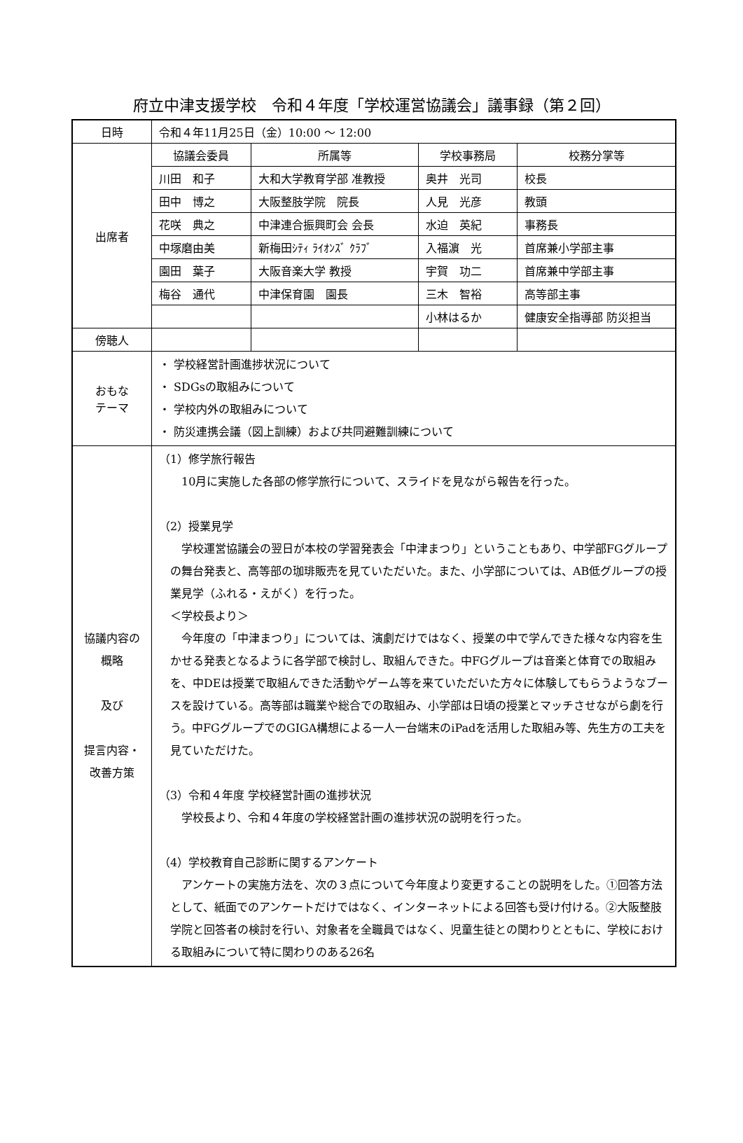府立中津支援学校　令和４年度「学校運営協議会」議事録（第２回）
| 日時 | 令和４年11月25日（金）10:00 ～ 12:00 | | | |
| 出席者 | 協議会委員 | 所属等 | 学校事務局 | 校務分掌等 |
| | 川田 和子 | 大和大学教育学部 准教授 | 奥井 光司 | 校長 |
| | 田中 博之 | 大阪整肢学院 院長 | 人見 光彦 | 教頭 |
| | 花咲 典之 | 中津連合振興町会 会長 | 水迫 英紀 | 事務長 |
| | 中塚磨由美 | 新梅田ｼﾃｨ ﾗｲｵﾝｽﾞ ｸﾗﾌﾞ | 入福濵 光 | 首席兼小学部主事 |
| | 園田 葉子 | 大阪音楽大学 教授 | 宇賀 功二 | 首席兼中学部主事 |
| | 梅谷 通代 | 中津保育園 園長 | 三木 智裕 | 高等部主事 |
| | | | 小林はるか | 健康安全指導部 防災担当 |
| 傍聴人 | | | | |
| おもな テーマ | ・ 学校経営計画進捗状況について ・ SDGsの取組みについて ・ 学校内外の取組みについて ・ 防災連携会議（図上訓練）および共同避難訓練について | | | |
| 協議内容の 概略 及び 提言内容・ 改善方策 | （1）修学旅行報告 10月に実施した各部の修学旅行について、スライドを見ながら報告を行った。 （2）授業見学 学校運営協議会の翌日が本校の学習発表会「中津まつり」ということもあり、中学部FGグループの舞台発表と、高等部の珈琲販売を見ていただいた。また、小学部については、AB低グループの授業見学（ふれる・えがく）を行った。 ＜学校長より＞ 今年度の「中津まつり」については、演劇だけではなく、授業の中で学んできた様々な内容を生かせる発表となるように各学部で検討し、取組んできた。中FGグループは音楽と体育での取組みを、中DEは授業で取組んできた活動やゲーム等を来ていただいた方々に体験してもらうようなブースを設けている。高等部は職業や総合での取組み、小学部は日頃の授業とマッチさせながら劇を行う。中FGグループでのGIGA構想による一人一台端末のiPadを活用した取組み等、先生方の工夫を見ていただけた。 （3）令和４年度 学校経営計画の進捗状況 学校長より、令和４年度の学校経営計画の進捗状況の説明を行った。 （4）学校教育自己診断に関するアンケート アンケートの実施方法を、次の３点について今年度より変更することの説明をした。①回答方法として、紙面でのアンケートだけではなく、インターネットによる回答も受け付ける。②大阪整肢学院と回答者の検討を行い、対象者を全職員ではなく、児童生徒との関わりとともに、学校における取組みについて特に関わりのある26名 | | | |